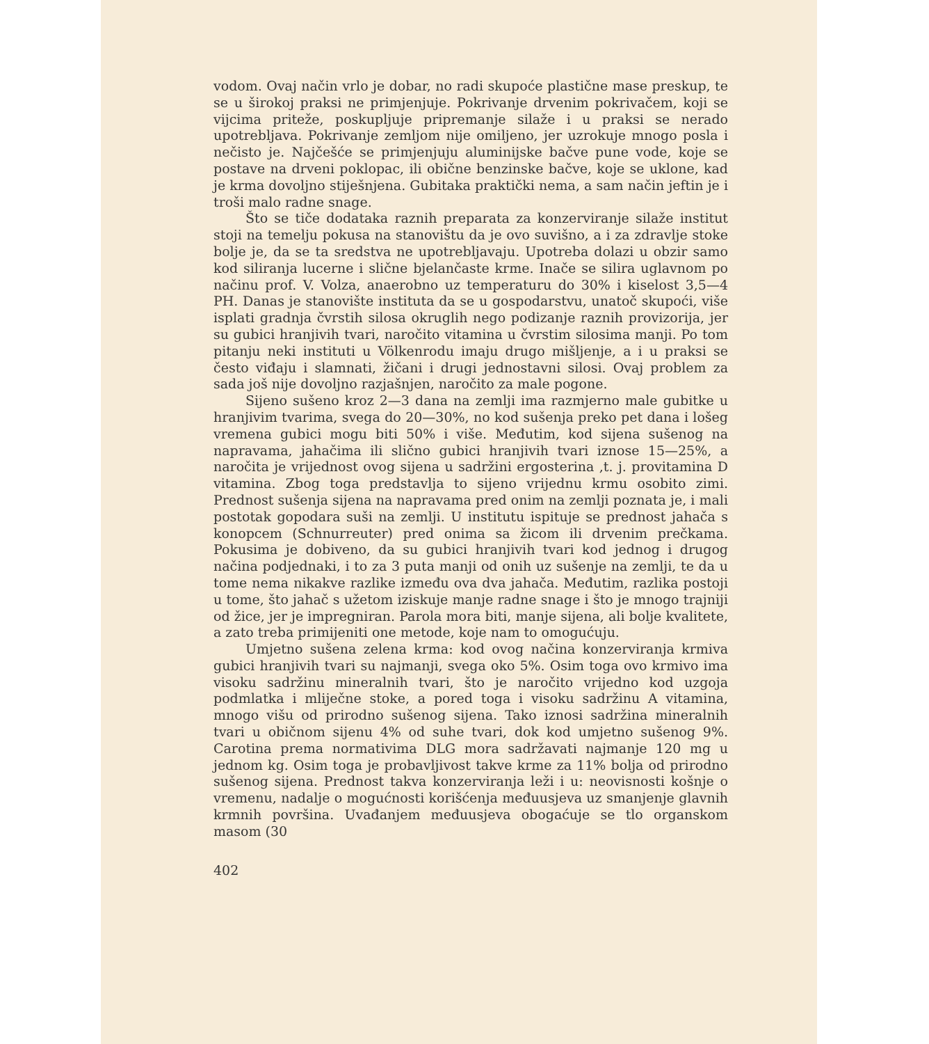vodom. Ovaj način vrlo je dobar, no radi skupoće plastične mase pre­skup, te se u širokoj praksi ne primjenjuje. Pokrivanje drvenim po­krivačem, koji se vijcima priteže, poskupljuje pripremanje silaže i u praksi se nerado upotrebljava. Pokrivanje zemljom nije omiljeno, jer uzrokuje mnogo posla i nečisto je. Najčešće se primjenjuju aluminijske bačve pune vode, koje se postave na drveni poklopac, ili obične ben­zinske bačve, koje se uklone, kad je krma dovoljno stiješnjena. Gubi­taka praktički nema, a sam način jeftin je i troši malo radne snage.
Što se tiče dodataka raznih preparata za konzerviranje silaže institut stoji na temelju pokusa na stanovištu da je ovo suvišno, a i za zdravlje stoke bolje je, da se ta sredstva ne upotrebljavaju. Upo­treba dolazi u obzir samo kod siliranja lucerne i slične bjelančaste krme. Inače se silira uglavnom po načinu prof. V. Volza, anaerobno uz temperaturu do 30% i kiselost 3,5—4 PH. Danas je stanovište in­stituta da se u gospodarstvu, unatoč skupoći, više isplati gradnja čvrstih silosa okruglih nego podizanje raznih provizorija, jer su gubici hra­njivih tvari, naročito vitamina u čvrstim silosima manji. Po tom pita­nju neki instituti u Völkenrodu imaju drugo mišljenje, a i u praksi se često viđaju i slamnati, žičani i drugi jednostavni silosi. Ovaj pro­blem za sada još nije dovoljno razjašnjen, naročito za male pogone.
Sijeno sušeno kroz 2—3 dana na zemlji ima razmjerno male gubitke u hranjivim tvarima, svega do 20—30%, no kod sušenja pre­ko pet dana i lošeg vremena gubici mogu biti 50% i više. Međutim, kod sijena sušenog na napravama, jahačima ili slično gubici hranjivih tvari iznose 15—25%, a naročita je vrijednost ovog sijena u sadržini ergosterina ,t. j. provitamina D vitamina. Zbog toga predstavlja to sijeno vrijednu krmu osobito zimi. Prednost sušenja sijena na napra­vama pred onim na zemlji poznata je, i mali postotak gopodara suši na zemlji. U institutu ispituje se prednost jahača s konopcem (Schnur­reuter) pred onima sa žicom ili drvenim prečkama. Pokusima je dobi­veno, da su gubici hranjivih tvari kod jednog i drugog načina pod­jednaki, i to za 3 puta manji od onih uz sušenje na zemlji, te da u tome nema nikakve razlike između ova dva jahača. Međutim, razlika postoji u tome, što jahač s užetom iziskuje manje radne snage i što je mnogo trajniji od žice, jer je impregniran. Parola mora biti, manje sijena, ali bolje kvalitete, a zato treba primijeniti one metode, koje nam to omogućuju.
Umjetno sušena zelena krma: kod ovog načina konzerviranja krmiva gubici hranjivih tvari su najmanji, svega oko 5%. Osim toga ovo krmivo ima visoku sadržinu mineralnih tvari, što je naročito vri­jedno kod uzgoja podmlatka i mliječne stoke, a pored toga i visoku sadržinu A vitamina, mnogo višu od prirodno sušenog sijena. Tako iznosi sadržina mineralnih tvari u običnom sijenu 4% od suhe tvari, dok kod umjetno sušenog 9%. Carotina prema normativima DLG mora sadržavati najmanje 120 mg u jednom kg. Osim toga je probavljivost takve krme za 11% bolja od prirodno sušenog sijena. Prednost takva konzerviranja leži i u: neovisnosti košnje o vremenu, nadalje o mo­gućnosti korišćenja međuusjeva uz smanjenje glavnih krmnih povr­šina. Uvađanjem međuusjeva obogaćuje se tlo organskom masom (30
402